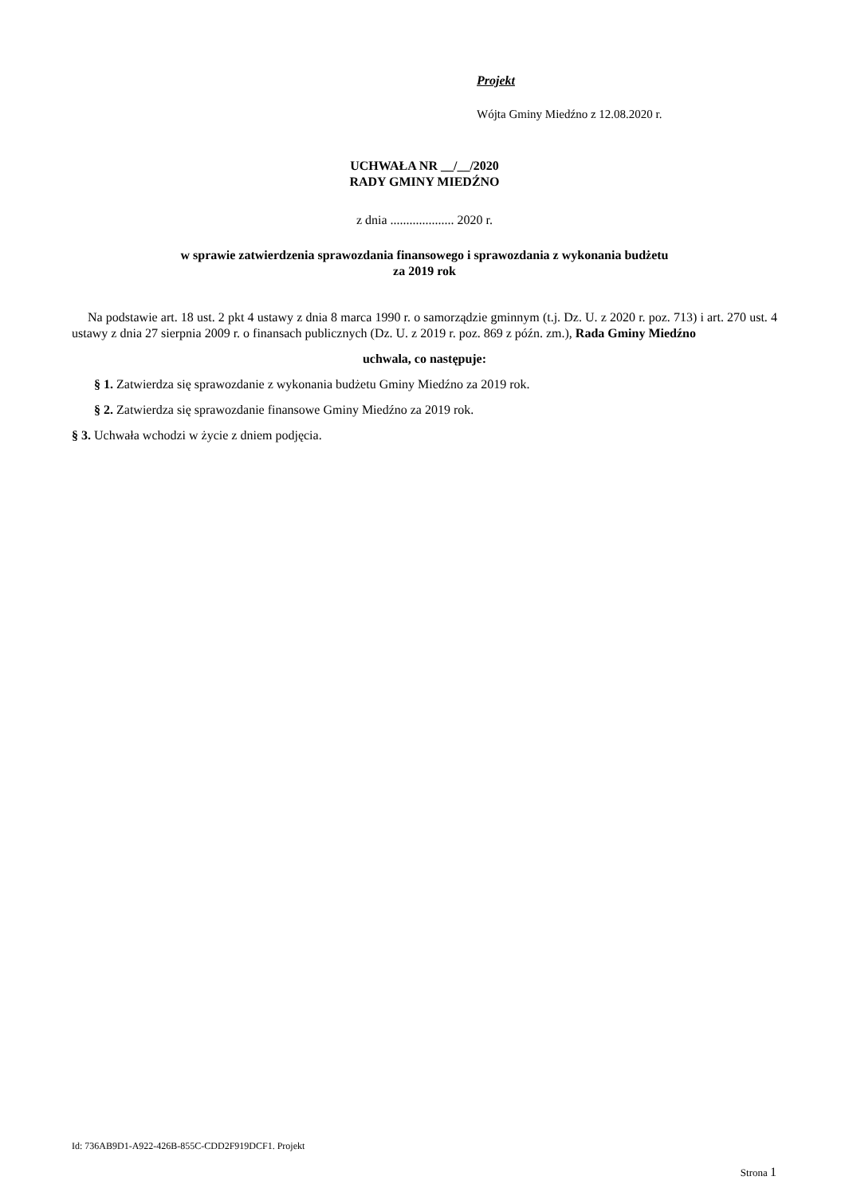Projekt
Wójta Gminy Miedźno z 12.08.2020 r.
UCHWAŁA NR __/__/2020
RADY GMINY MIEDŹNO
z dnia .................... 2020 r.
w sprawie zatwierdzenia sprawozdania finansowego i sprawozdania z wykonania budżetu
za 2019 rok
Na podstawie art. 18 ust. 2 pkt 4 ustawy z dnia 8 marca 1990 r. o samorządzie gminnym (t.j. Dz. U. z 2020 r. poz. 713) i art. 270 ust. 4 ustawy z dnia 27 sierpnia 2009 r. o finansach publicznych (Dz. U. z 2019 r. poz. 869 z późn. zm.), Rada Gminy Miedźno
uchwala, co następuje:
§ 1. Zatwierdza się sprawozdanie z wykonania budżetu Gminy Miedźno za 2019 rok.
§ 2. Zatwierdza się sprawozdanie finansowe Gminy Miedźno za 2019 rok.
§ 3. Uchwała wchodzi w życie z dniem podjęcia.
Id: 736AB9D1-A922-426B-855C-CDD2F919DCF1. Projekt
Strona 1